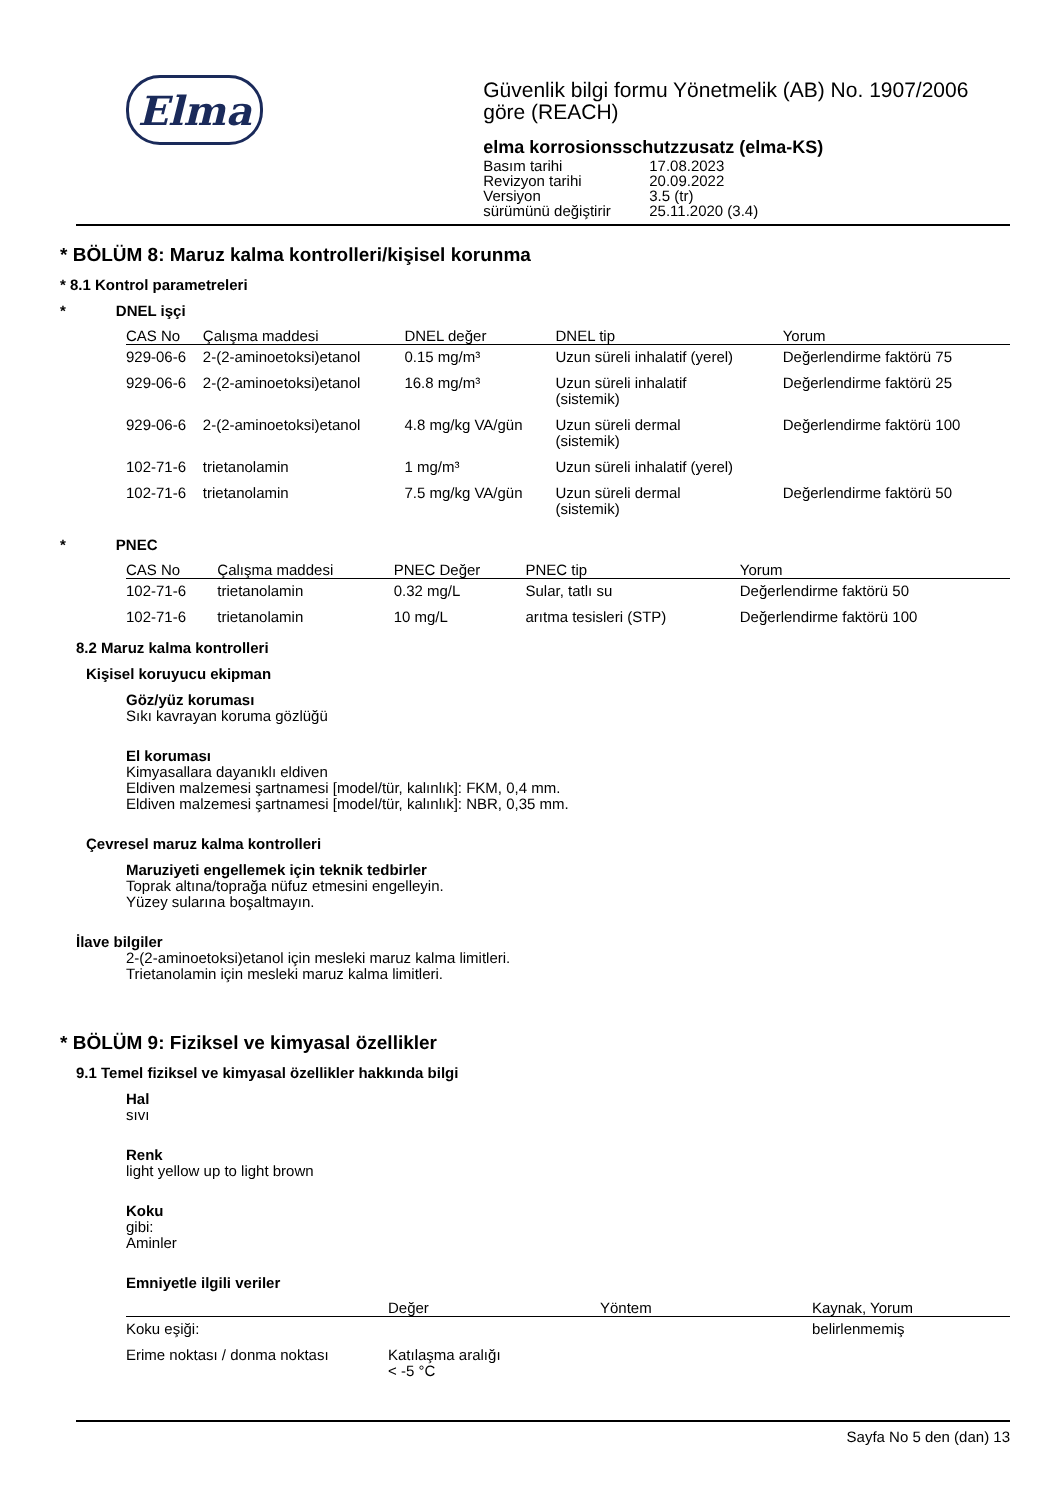Elma
Güvenlik bilgi formu Yönetmelik (AB) No. 1907/2006 göre (REACH)
elma korrosionsschutzzusatz (elma-KS)
| Basım tarihi | 17.08.2023 |
| Revizyon tarihi | 20.09.2022 |
| Versiyon | 3.5 (tr) |
| sürümünü değiştirir | 25.11.2020 (3.4) |
* BÖLÜM 8: Maruz kalma kontrolleri/kişisel korunma
* 8.1 Kontrol parametreleri
* DNEL işçi
| CAS No | Çalışma maddesi | DNEL değer | DNEL tip | Yorum |
| --- | --- | --- | --- | --- |
| 929-06-6 | 2-(2-aminoetoksi)etanol | 0.15 mg/m³ | Uzun süreli inhalatif (yerel) | Değerlendirme faktörü 75 |
| 929-06-6 | 2-(2-aminoetoksi)etanol | 16.8 mg/m³ | Uzun süreli inhalatif (sistemik) | Değerlendirme faktörü 25 |
| 929-06-6 | 2-(2-aminoetoksi)etanol | 4.8 mg/kg VA/gün | Uzun süreli dermal (sistemik) | Değerlendirme faktörü 100 |
| 102-71-6 | trietanolamin | 1 mg/m³ | Uzun süreli inhalatif (yerel) | |
| 102-71-6 | trietanolamin | 7.5 mg/kg VA/gün | Uzun süreli dermal (sistemik) | Değerlendirme faktörü 50 |
* PNEC
| CAS No | Çalışma maddesi | PNEC Değer | PNEC tip | Yorum |
| --- | --- | --- | --- | --- |
| 102-71-6 | trietanolamin | 0.32 mg/L | Sular, tatlı su | Değerlendirme faktörü 50 |
| 102-71-6 | trietanolamin | 10 mg/L | arıtma tesisleri (STP) | Değerlendirme faktörü 100 |
8.2 Maruz kalma kontrolleri
Kişisel koruyucu ekipman
Göz/yüz koruması
Sıkı kavrayan koruma gözlüğü
El koruması
Kimyasallara dayanıklı eldiven
Eldiven malzemesi şartnamesi [model/tür, kalınlık]: FKM, 0,4 mm.
Eldiven malzemesi şartnamesi [model/tür, kalınlık]: NBR, 0,35 mm.
Çevresel maruz kalma kontrolleri
Maruziyeti engellemek için teknik tedbirler
Toprak altına/toprağa nüfuz etmesini engelleyin.
Yüzey sularına boşaltmayın.
İlave bilgiler
2-(2-aminoetoksi)etanol için mesleki maruz kalma limitleri.
Trietanolamin için mesleki maruz kalma limitleri.
* BÖLÜM 9: Fiziksel ve kimyasal özellikler
9.1 Temel fiziksel ve kimyasal özellikler hakkında bilgi
Hal
sıvı
Renk
light yellow up to light brown
Koku
gibi:
Aminler
Emniyetle ilgili veriler
| | Değer | Yöntem | Kaynak, Yorum |
| --- | --- | --- | --- |
| Koku eşiği: | | | belirlenmemiş |
| Erime noktası / donma noktası | Katılaşma aralığı < -5 °C | | |
Sayfa No 5 den (dan) 13